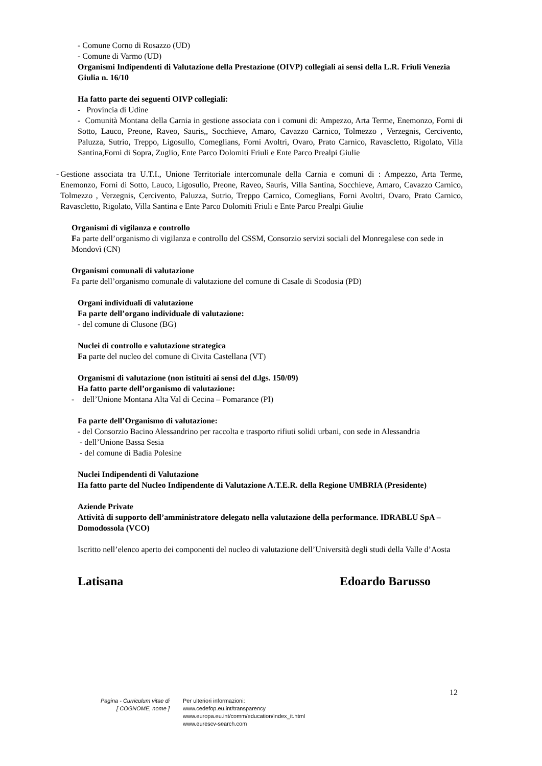- Comune Corno di Rosazzo (UD)
- Comune di Varmo (UD)
Organismi Indipendenti di Valutazione della Prestazione (OIVP) collegiali ai sensi della L.R. Friuli Venezia Giulia n. 16/10
Ha fatto parte dei seguenti OIVP collegiali:
- Provincia di Udine
- Comunità Montana della Carnia in gestione associata con i comuni di: Ampezzo, Arta Terme, Enemonzo, Forni di Sotto, Lauco, Preone, Raveo, Sauris,, Socchieve, Amaro, Cavazzo Carnico, Tolmezzo , Verzegnis, Cercivento, Paluzza, Sutrio, Treppo, Ligosullo, Comeglians, Forni Avoltri, Ovaro, Prato Carnico, Ravascletto, Rigolato, Villa Santina,Forni di Sopra, Zuglio, Ente Parco Dolomiti Friuli e Ente Parco Prealpi Giulie
- Gestione associata tra U.T.I., Unione Territoriale intercomunale della Carnia e comuni di : Ampezzo, Arta Terme, Enemonzo, Forni di Sotto, Lauco, Ligosullo, Preone, Raveo, Sauris, Villa Santina, Socchieve, Amaro, Cavazzo Carnico, Tolmezzo , Verzegnis, Cercivento, Paluzza, Sutrio, Treppo Carnico, Comeglians, Forni Avoltri, Ovaro, Prato Carnico, Ravascletto, Rigolato, Villa Santina e Ente Parco Dolomiti Friuli e Ente Parco Prealpi Giulie
Organismi di vigilanza e controllo
Fa parte dell’organismo di vigilanza e controllo del CSSM, Consorzio servizi sociali del Monregalese con sede in Mondovì (CN)
Organismi comunali di valutazione
Fa parte dell’organismo comunale di valutazione del comune di Casale di Scodosia (PD)
Organi individuali di valutazione
Fa parte dell’organo individuale di valutazione:
- del comune di Clusone (BG)
Nuclei di controllo e valutazione strategica
Fa parte del nucleo del comune di Civita Castellana (VT)
Organismi di valutazione (non istituiti ai sensi del d.lgs. 150/09)
Ha fatto parte dell’organismo di valutazione:
- dell’Unione Montana Alta Val di Cecina – Pomarance (PI)
Fa parte dell’Organismo di valutazione:
- del Consorzio Bacino Alessandrino per raccolta e trasporto rifiuti solidi urbani, con sede in Alessandria
- dell’Unione Bassa Sesia
- del comune di Badia Polesine
Nuclei Indipendenti di Valutazione
Ha fatto parte del Nucleo Indipendente di Valutazione A.T.E.R. della Regione UMBRIA (Presidente)
Aziende Private
Attività di supporto dell’amministratore delegato nella valutazione della performance. IDRABLU SpA – Domodossola (VCO)
Iscritto nell’elenco aperto dei componenti del nucleo di valutazione dell’Università degli studi della Valle d’Aosta
Latisana Edoardo Barusso
12
Pagina - Curriculum vitae di
[ COGNOME, nome ]
Per ulteriori informazioni:
www.cedefop.eu.int/transparency
www.europa.eu.int/comm/education/index_it.html
www.eurescv-search.com